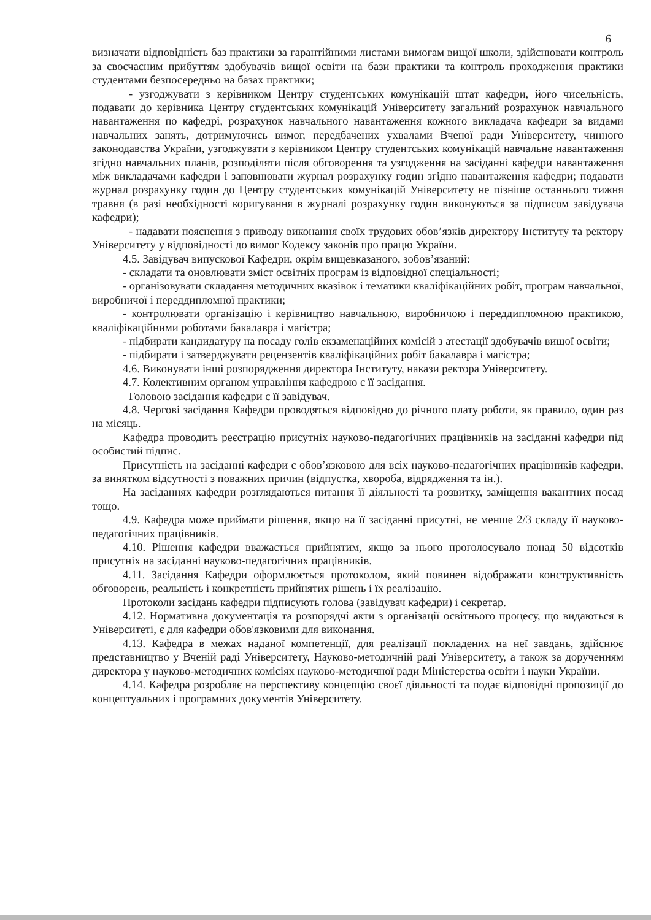6
визначати відповідність баз практики за гарантійними листами вимогам вищої школи, здійснювати контроль за своєчасним прибуттям здобувачів вищої освіти на бази практики та контроль проходження практики студентами безпосередньо на базах практики;
- узгоджувати з керівником Центру студентських комунікацій штат кафедри, його чисельність, подавати до керівника Центру студентських комунікацій Університету загальний розрахунок навчального навантаження по кафедрі, розрахунок навчального навантаження кожного викладача кафедри за видами навчальних занять, дотримуючись вимог, передбачених ухвалами Вченої ради Університету, чинного законодавства України, узгоджувати з керівником Центру студентських комунікацій навчальне навантаження згідно навчальних планів, розподіляти після обговорення та узгодження на засіданні кафедри навантаження між викладачами кафедри і заповнювати журнал розрахунку годин згідно навантаження кафедри; подавати журнал розрахунку годин до Центру студентських комунікацій Університету не пізніше останнього тижня травня (в разі необхідності коригування в журналі розрахунку годин виконуються за підписом завідувача кафедри);
- надавати пояснення з приводу виконання своїх трудових обов’язків директору Інституту та ректору Університету у відповідності до вимог Кодексу законів про працю України.
4.5. Завідувач випускової Кафедри, окрім вищевказаного, зобов’язаний:
- складати та оновлювати зміст освітніх програм із відповідної спеціальності;
- організовувати складання методичних вказівок і тематики кваліфікаційних робіт, програм навчальної, виробничої і переддипломної практики;
- контролювати організацію і керівництво навчальною, виробничою і переддипломною практикою, кваліфікаційними роботами бакалавра і магістра;
- підбирати кандидатуру на посаду голів екзаменаційних комісій з атестації здобувачів вищої освіти;
- підбирати і затверджувати рецензентів кваліфікаційних робіт бакалавра і магістра;
4.6. Виконувати інші розпорядження директора Інституту, накази ректора Університету.
4.7. Колективним органом управління кафедрою є її засідання.
Головою засідання кафедри є її завідувач.
4.8. Чергові засідання Кафедри проводяться відповідно до річного плату роботи, як правило, один раз на місяць.
Кафедра проводить реєстрацію присутніх науково-педагогічних працівників на засіданні кафедри під особистий підпис.
Присутність на засіданні кафедри є обов’язковою для всіх науково-педагогічних працівників кафедри, за винятком відсутності з поважних причин (відпустка, хвороба, відрядження та ін.).
На засіданнях кафедри розглядаються питання її діяльності та розвитку, заміщення вакантних посад тощо.
4.9. Кафедра може приймати рішення, якщо на її засіданні присутні, не менше 2/3 складу її науково-педагогічних працівників.
4.10. Рішення кафедри вважається прийнятим, якщо за нього проголосувало понад 50 відсотків присутніх на засіданні науково-педагогічних працівників.
4.11. Засідання Кафедри оформлюється протоколом, який повинен відображати конструктивність обговорень, реальність і конкретність прийнятих рішень і їх реалізацію.
Протоколи засідань кафедри підписують голова (завідувач кафедри) і секретар.
4.12. Нормативна документація та розпорядчі акти з організації освітнього процесу, що видаються в Університеті, є для кафедри обов'язковими для виконання.
4.13. Кафедра в межах наданої компетенції, для реалізації покладених на неї завдань, здійснює представництво у Вченій раді Університету, Науково-методичній раді Університету, а також за дорученням директора у науково-методичних комісіях науково-методичної ради Міністерства освіти і науки України.
4.14. Кафедра розробляє на перспективу концепцію своєї діяльності та подає відповідні пропозиції до концептуальних і програмних документів Університету.